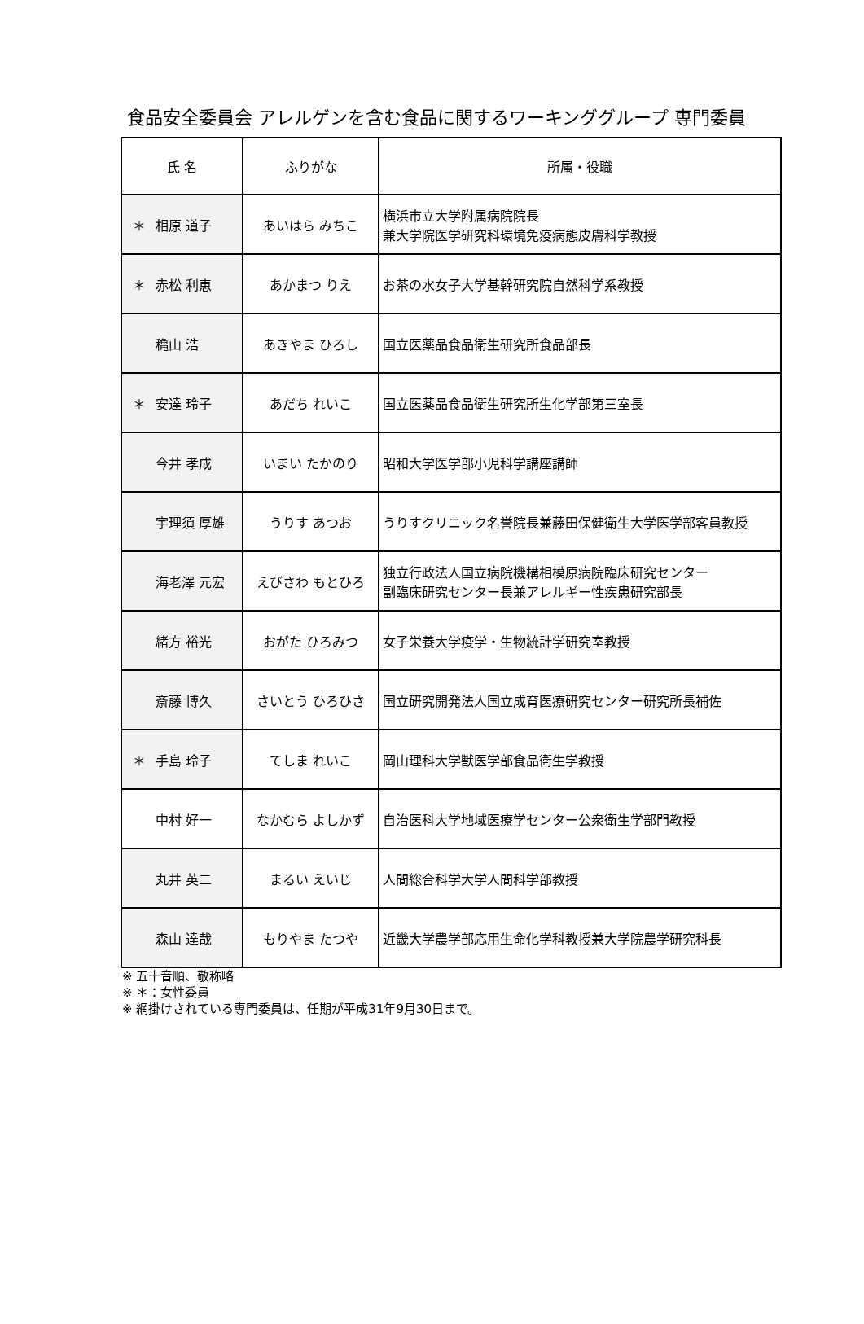食品安全委員会 アレルゲンを含む食品に関するワーキンググループ 専門委員
| 氏 名 | ふりがな | 所属・役職 |
| --- | --- | --- |
| ＊ 相原 道子 | あいはら みちこ | 横浜市立大学附属病院院長 兼大学院医学研究科環境免疫病態皮膚科学教授 |
| ＊ 赤松 利恵 | あかまつ りえ | お茶の水女子大学基幹研究院自然科学系教授 |
| 穐山 浩 | あきやま ひろし | 国立医薬品食品衛生研究所食品部長 |
| ＊ 安達 玲子 | あだち れいこ | 国立医薬品食品衛生研究所生化学部第三室長 |
| 今井 孝成 | いまい たかのり | 昭和大学医学部小児科学講座講師 |
| 宇理須 厚雄 | うりす あつお | うりすクリニック名誉院長兼藤田保健衛生大学医学部客員教授 |
| 海老澤 元宏 | えびさわ もとひろ | 独立行政法人国立病院機構相模原病院臨床研究センター 副臨床研究センター長兼アレルギー性疾患研究部長 |
| 緒方 裕光 | おがた ひろみつ | 女子栄養大学疫学・生物統計学研究室教授 |
| 斎藤 博久 | さいとう ひろひさ | 国立研究開発法人国立成育医療研究センター研究所長補佐 |
| ＊ 手島 玲子 | てしま れいこ | 岡山理科大学獣医学部食品衛生学教授 |
| 中村 好一 | なかむら よしかず | 自治医科大学地域医療学センター公衆衛生学部門教授 |
| 丸井 英二 | まるい えいじ | 人間総合科学大学人間科学部教授 |
| 森山 達哉 | もりやま たつや | 近畿大学農学部応用生命化学科教授兼大学院農学研究科長 |
※ 五十音順、敬称略
※ ＊：女性委員
※ 網掛けされている専門委員は、任期が平成31年9月30日まで。